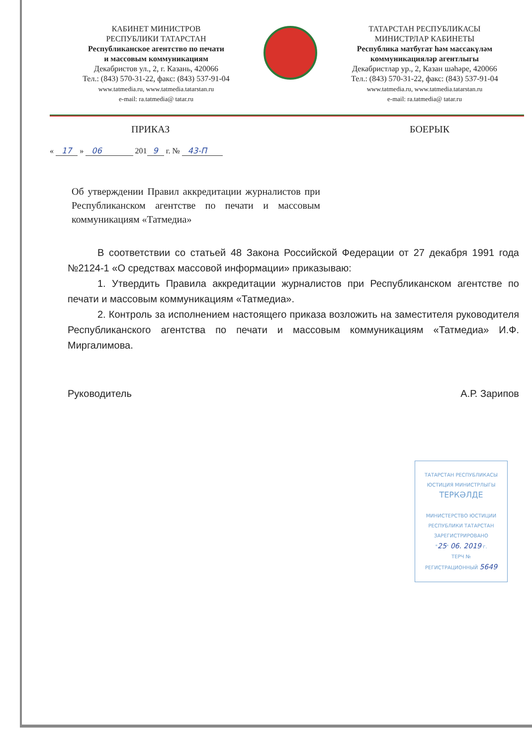КАБИНЕТ МИНИСТРОВ
РЕСПУБЛИКИ ТАТАРСТАН
Республиканское агентство по печати
и массовым коммуникациям
Декабристов ул., 2, г. Казань, 420066
Тел.: (843) 570-31-22, факс: (843) 537-91-04
www.tatmedia.ru, www.tatmedia.tatarstan.ru
e-mail: ra.tatmedia@ tatar.ru
ТАТАРСТАН РЕСПУБЛИКАСЫ
МИНИСТРЛАР КАБИНЕТЫ
Республика матбугат һәм массакүләм
коммуникацияләр агентлыгы
Декабристлар ур., 2, Казан шәһәре, 420066
Тел.: (843) 570-31-22, факс: (843) 537-91-04
www.tatmedia.ru, www.tatmedia.tatarstan.ru
e-mail: ra.tatmedia@ tatar.ru
ПРИКАЗ БОЕРЫК
« 17 » 06 201 9 г. № 43-П
Об утверждении Правил аккредитации журналистов при Республиканском агентстве по печати и массовым коммуникациям «Татмедиа»
В соответствии со статьей 48 Закона Российской Федерации от 27 декабря 1991 года №2124-1 «О средствах массовой информации» приказываю:
1. Утвердить Правила аккредитации журналистов при Республиканском агентстве по печати и массовым коммуникациям «Татмедиа».
2. Контроль за исполнением настоящего приказа возложить на заместителя руководителя Республиканского агентства по печати и массовым коммуникациям «Татмедиа» И.Ф. Миргалимова.
Руководитель А.Р. Зарипов
ТАТАРСТАН РЕСПУБЛИКАСЫ
ЮСТИЦИЯ МИНИСТРЛЫГЫ
ТЕРКӘЛДЕ
МИНИСТЕРСТВО ЮСТИЦИИ
РЕСПУБЛИКИ ТАТАРСТАН
ЗАРЕГИСТРИРОВАНО
"25" 06. 2019 г.
ТЕРЧ №
РЕГИСТРАЦИОННЫЙ 5649